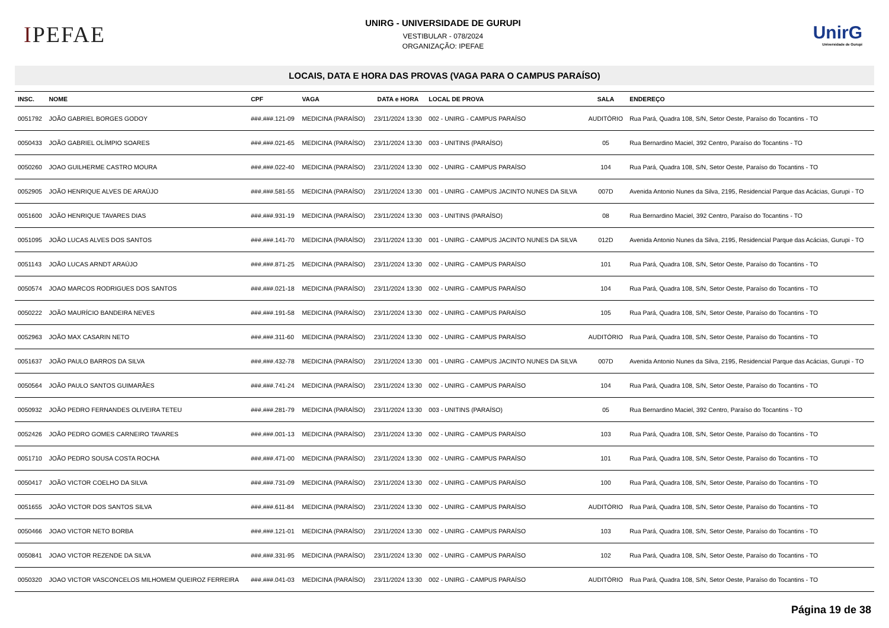IPEFAE
UNIRG - UNIVERSIDADE DE GURUPI
VESTIBULAR - 078/2024
ORGANIZAÇÃO: IPEFAE
UnirG
Universidade de Gurupi
LOCAIS, DATA E HORA DAS PROVAS (VAGA PARA O CAMPUS PARAÍSO)
| INSC. | NOME | CPF | VAGA | DATA e HORA | LOCAL DE PROVA | SALA | ENDEREÇO |
| --- | --- | --- | --- | --- | --- | --- | --- |
| 0051792 | JOÃO GABRIEL BORGES GODOY | ###.###.121-09 | MEDICINA (PARAÍSO) | 23/11/2024 13:30 | 002 - UNIRG - CAMPUS PARAÍSO | AUDITÓRIO | Rua Pará, Quadra 108, S/N, Setor Oeste, Paraíso do Tocantins - TO |
| 0050433 | JOÃO GABRIEL OLÍMPIO SOARES | ###.###.021-65 | MEDICINA (PARAÍSO) | 23/11/2024 13:30 | 003 - UNITINS (PARAÍSO) | 05 | Rua Bernardino Maciel, 392 Centro, Paraíso do Tocantins - TO |
| 0050260 | JOAO GUILHERME CASTRO MOURA | ###.###.022-40 | MEDICINA (PARAÍSO) | 23/11/2024 13:30 | 002 - UNIRG - CAMPUS PARAÍSO | 104 | Rua Pará, Quadra 108, S/N, Setor Oeste, Paraíso do Tocantins - TO |
| 0052905 | JOÃO HENRIQUE ALVES DE ARAÚJO | ###.###.581-55 | MEDICINA (PARAÍSO) | 23/11/2024 13:30 | 001 - UNIRG - CAMPUS JACINTO NUNES DA SILVA | 007D | Avenida Antonio Nunes da Silva, 2195, Residencial Parque das Acácias, Gurupi - TO |
| 0051600 | JOÃO HENRIQUE TAVARES DIAS | ###.###.931-19 | MEDICINA (PARAÍSO) | 23/11/2024 13:30 | 003 - UNITINS (PARAÍSO) | 08 | Rua Bernardino Maciel, 392 Centro, Paraíso do Tocantins - TO |
| 0051095 | JOÃO LUCAS ALVES DOS SANTOS | ###.###.141-70 | MEDICINA (PARAÍSO) | 23/11/2024 13:30 | 001 - UNIRG - CAMPUS JACINTO NUNES DA SILVA | 012D | Avenida Antonio Nunes da Silva, 2195, Residencial Parque das Acácias, Gurupi - TO |
| 0051143 | JOÃO LUCAS ARNDT ARAÚJO | ###.###.871-25 | MEDICINA (PARAÍSO) | 23/11/2024 13:30 | 002 - UNIRG - CAMPUS PARAÍSO | 101 | Rua Pará, Quadra 108, S/N, Setor Oeste, Paraíso do Tocantins - TO |
| 0050574 | JOAO MARCOS RODRIGUES DOS SANTOS | ###.###.021-18 | MEDICINA (PARAÍSO) | 23/11/2024 13:30 | 002 - UNIRG - CAMPUS PARAÍSO | 104 | Rua Pará, Quadra 108, S/N, Setor Oeste, Paraíso do Tocantins - TO |
| 0050222 | JOÃO MAURÍCIO BANDEIRA NEVES | ###.###.191-58 | MEDICINA (PARAÍSO) | 23/11/2024 13:30 | 002 - UNIRG - CAMPUS PARAÍSO | 105 | Rua Pará, Quadra 108, S/N, Setor Oeste, Paraíso do Tocantins - TO |
| 0052963 | JOÃO MAX CASARIN NETO | ###.###.311-60 | MEDICINA (PARAÍSO) | 23/11/2024 13:30 | 002 - UNIRG - CAMPUS PARAÍSO | AUDITÓRIO | Rua Pará, Quadra 108, S/N, Setor Oeste, Paraíso do Tocantins - TO |
| 0051637 | JOÃO PAULO BARROS DA SILVA | ###.###.432-78 | MEDICINA (PARAÍSO) | 23/11/2024 13:30 | 001 - UNIRG - CAMPUS JACINTO NUNES DA SILVA | 007D | Avenida Antonio Nunes da Silva, 2195, Residencial Parque das Acácias, Gurupi - TO |
| 0050564 | JOÃO PAULO SANTOS GUIMARÃES | ###.###.741-24 | MEDICINA (PARAÍSO) | 23/11/2024 13:30 | 002 - UNIRG - CAMPUS PARAÍSO | 104 | Rua Pará, Quadra 108, S/N, Setor Oeste, Paraíso do Tocantins - TO |
| 0050932 | JOÃO PEDRO FERNANDES OLIVEIRA TETEU | ###.###.281-79 | MEDICINA (PARAÍSO) | 23/11/2024 13:30 | 003 - UNITINS (PARAÍSO) | 05 | Rua Bernardino Maciel, 392 Centro, Paraíso do Tocantins - TO |
| 0052426 | JOÃO PEDRO GOMES CARNEIRO TAVARES | ###.###.001-13 | MEDICINA (PARAÍSO) | 23/11/2024 13:30 | 002 - UNIRG - CAMPUS PARAÍSO | 103 | Rua Pará, Quadra 108, S/N, Setor Oeste, Paraíso do Tocantins - TO |
| 0051710 | JOÃO PEDRO SOUSA COSTA ROCHA | ###.###.471-00 | MEDICINA (PARAÍSO) | 23/11/2024 13:30 | 002 - UNIRG - CAMPUS PARAÍSO | 101 | Rua Pará, Quadra 108, S/N, Setor Oeste, Paraíso do Tocantins - TO |
| 0050417 | JOÃO VICTOR COELHO DA SILVA | ###.###.731-09 | MEDICINA (PARAÍSO) | 23/11/2024 13:30 | 002 - UNIRG - CAMPUS PARAÍSO | 100 | Rua Pará, Quadra 108, S/N, Setor Oeste, Paraíso do Tocantins - TO |
| 0051655 | JOÃO VICTOR DOS SANTOS SILVA | ###.###.611-84 | MEDICINA (PARAÍSO) | 23/11/2024 13:30 | 002 - UNIRG - CAMPUS PARAÍSO | AUDITÓRIO | Rua Pará, Quadra 108, S/N, Setor Oeste, Paraíso do Tocantins - TO |
| 0050466 | JOAO VICTOR NETO BORBA | ###.###.121-01 | MEDICINA (PARAÍSO) | 23/11/2024 13:30 | 002 - UNIRG - CAMPUS PARAÍSO | 103 | Rua Pará, Quadra 108, S/N, Setor Oeste, Paraíso do Tocantins - TO |
| 0050841 | JOAO VICTOR REZENDE DA SILVA | ###.###.331-95 | MEDICINA (PARAÍSO) | 23/11/2024 13:30 | 002 - UNIRG - CAMPUS PARAÍSO | 102 | Rua Pará, Quadra 108, S/N, Setor Oeste, Paraíso do Tocantins - TO |
| 0050320 | JOAO VICTOR VASCONCELOS MILHOMEM QUEIROZ FERREIRA | ###.###.041-03 | MEDICINA (PARAÍSO) | 23/11/2024 13:30 | 002 - UNIRG - CAMPUS PARAÍSO | AUDITÓRIO | Rua Pará, Quadra 108, S/N, Setor Oeste, Paraíso do Tocantins - TO |
Página 19 de 38